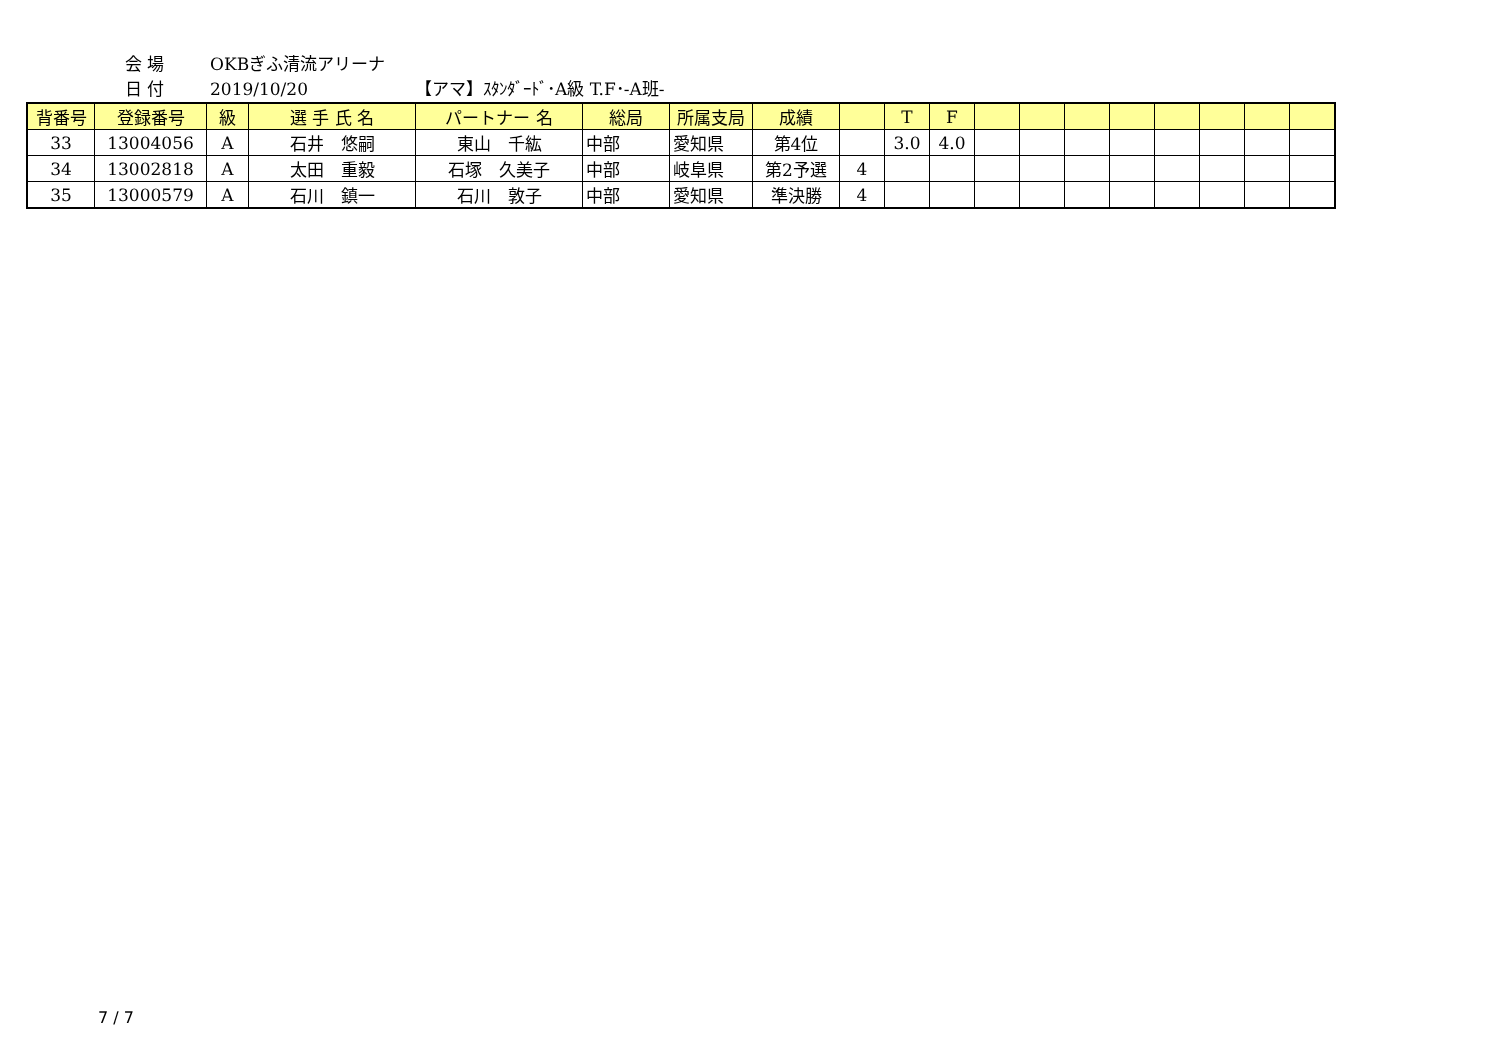会 場 OKBぎふ清流アリーナ
日 付 2019/10/20 【アマ】ｽﾀﾝﾀﾞｰﾄﾞ･A級 T.F･-A班-
| 背番号 | 登録番号 | 級 | 選 手 氏 名 | パートナー 名 | 総局 | 所属支局 | 成績 | | T | F | | | | | | | | |
| --- | --- | --- | --- | --- | --- | --- | --- | --- | --- | --- | --- | --- | --- | --- | --- | --- | --- | --- |
| 33 | 13004056 | A | 石井 悠嗣 | 東山 千紘 | 中部 | 愛知県 | 第4位 | | 3.0 | 4.0 | | | | | | | | |
| 34 | 13002818 | A | 太田 重毅 | 石塚 久美子 | 中部 | 岐阜県 | 第2予選 | 4 | | | | | | | | | | |
| 35 | 13000579 | A | 石川 鎮一 | 石川 敦子 | 中部 | 愛知県 | 準決勝 | 4 | | | | | | | | | | |
7 / 7